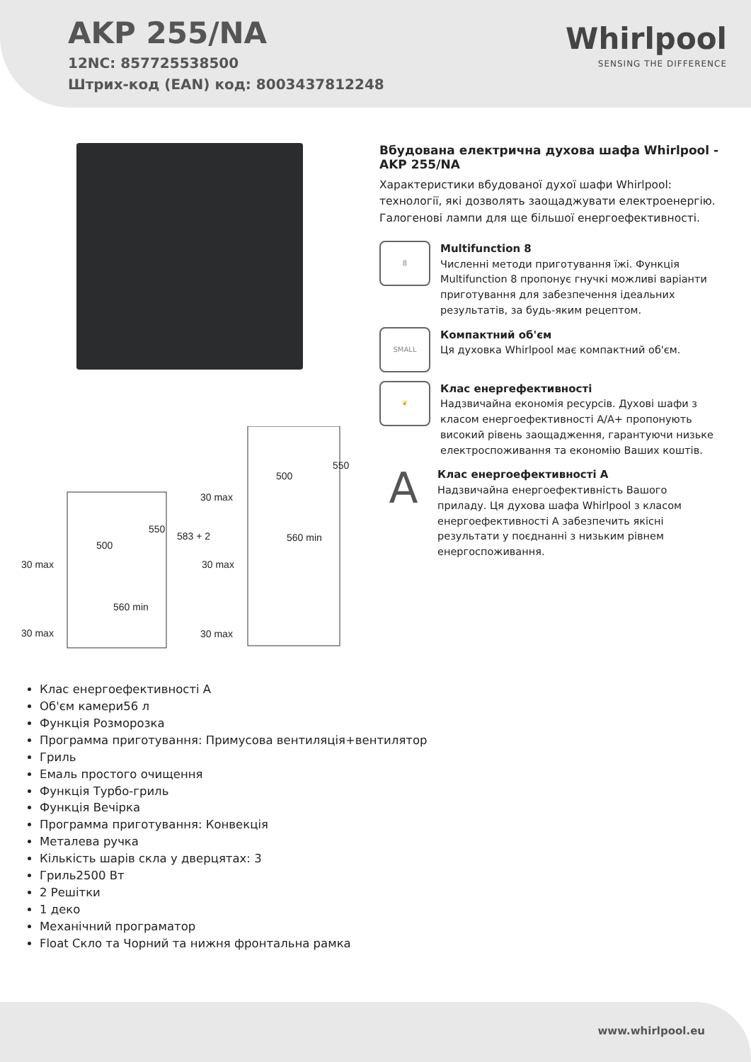AKP 255/NA
12NC: 857725538500
Штрих-код (EAN) код: 8003437812248
Whirlpool
SENSING THE DIFFERENCE
30 max
500
560 min
30 max
30 max
500
560 min
30 max
30 max
583 + 2
550
550
Вбудована електрична духова шафа Whirlpool - AKP 255/NA
Характеристики вбудованої духої шафи Whirlpool: технології, які дозволять заощаджувати електроенергію. Галогенові лампи для ще більшої енергоефективності.
8
Multifunction 8
Численні методи приготування їжі. Функція Multifunction 8 пропонує гнучкі можливі варіанти приготування для забезпечення ідеальних результатів, за будь-яким рецептом.
SMALL
Компактний об'єм
Ця духовка Whirlpool має компактний об'єм.
❦
Клас енергефективності
Надзвичайна економія ресурсів. Духові шафи з класом енергоефективності A/A+ пропонують високий рівень заощадження, гарантуючи низьке електроспоживання та економію Ваших коштів.
A
Клас енергоефективності A
Надзвичайна енергоефективність Вашого приладу. Ця духова шафа Whirlpool з класом енергоефективності A забезпечить якісні результати у поєднанні з низьким рівнем енергоспоживання.
Клас енергоефективності A
Об'єм камери56 л
Функція Розморозка
Программа приготування: Примусова вентиляція+вентилятор
Гриль
Емаль простого очищення
Функція Турбо-гриль
Функція Вечірка
Программа приготування: Конвекція
Металева ручка
Кількість шарів скла у дверцятах: 3
Гриль2500 Вт
2 Решітки
1 деко
Механічний програматор
Float Скло та Чорний та нижня фронтальна рамка
www.whirlpool.eu